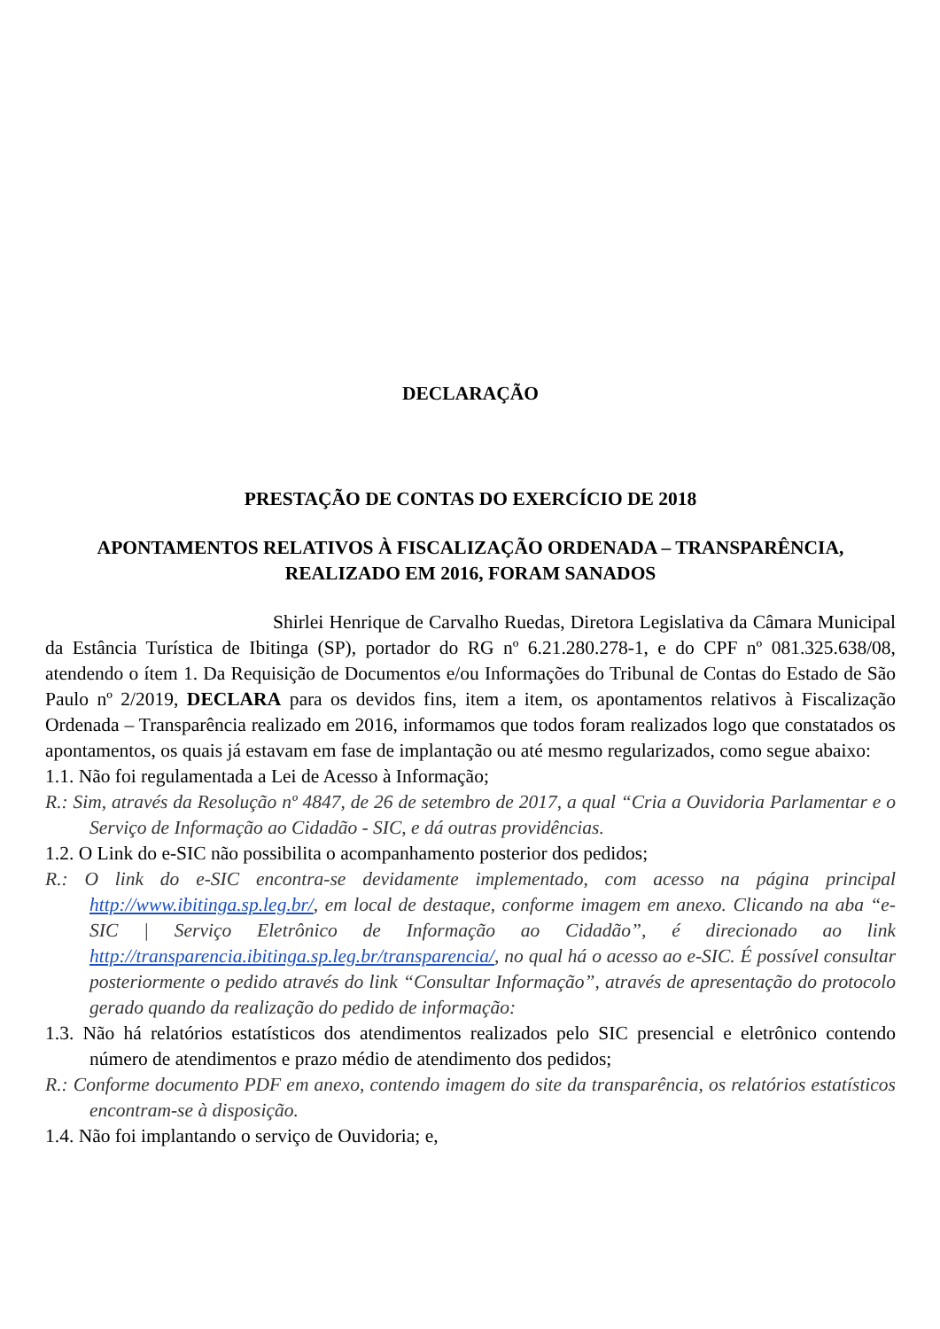DECLARAÇÃO
PRESTAÇÃO DE CONTAS DO EXERCÍCIO DE 2018
APONTAMENTOS RELATIVOS À FISCALIZAÇÃO ORDENADA – TRANSPARÊNCIA, REALIZADO EM 2016, FORAM SANADOS
Shirlei Henrique de Carvalho Ruedas, Diretora Legislativa da Câmara Municipal da Estância Turística de Ibitinga (SP), portador do RG nº 6.21.280.278-1, e do CPF nº 081.325.638/08, atendendo o ítem 1. Da Requisição de Documentos e/ou Informações do Tribunal de Contas do Estado de São Paulo nº 2/2019, DECLARA para os devidos fins, item a item, os apontamentos relativos à Fiscalização Ordenada – Transparência realizado em 2016, informamos que todos foram realizados logo que constatados os apontamentos, os quais já estavam em fase de implantação ou até mesmo regularizados, como segue abaixo:
1.1. Não foi regulamentada a Lei de Acesso à Informação;
R.: Sim, através da Resolução nº 4847, de 26 de setembro de 2017, a qual “Cria a Ouvidoria Parlamentar e o Serviço de Informação ao Cidadão - SIC, e dá outras providências.
1.2. O Link do e-SIC não possibilita o acompanhamento posterior dos pedidos;
R.: O link do e-SIC encontra-se devidamente implementado, com acesso na página principal http://www.ibitinga.sp.leg.br/, em local de destaque, conforme imagem em anexo. Clicando na aba “e-SIC | Serviço Eletrônico de Informação ao Cidadão”, é direcionado ao link http://transparencia.ibitinga.sp.leg.br/transparencia/, no qual há o acesso ao e-SIC. É possível consultar posteriormente o pedido através do link “Consultar Informação”, através de apresentação do protocolo gerado quando da realização do pedido de informação:
1.3. Não há relatórios estatísticos dos atendimentos realizados pelo SIC presencial e eletrônico contendo número de atendimentos e prazo médio de atendimento dos pedidos;
R.: Conforme documento PDF em anexo, contendo imagem do site da transparência, os relatórios estatísticos encontram-se à disposição.
1.4. Não foi implantando o serviço de Ouvidoria; e,